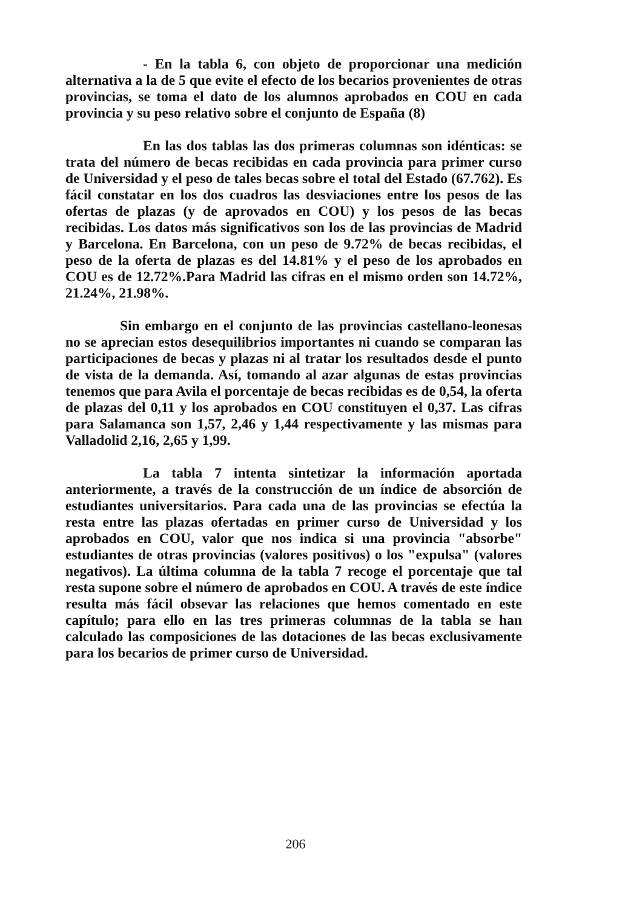- En la tabla 6, con objeto de proporcionar una medición alternativa a la de 5 que evite el efecto de los becarios provenientes de otras provincias, se toma el dato de los alumnos aprobados en COU en cada provincia y su peso relativo sobre el conjunto de España (8)
En las dos tablas las dos primeras columnas son idénticas: se trata del número de becas recibidas en cada provincia para primer curso de Universidad y el peso de tales becas sobre el total del Estado (67.762). Es fácil constatar en los dos cuadros las desviaciones entre los pesos de las ofertas de plazas (y de aprovados en COU) y los pesos de las becas recibidas. Los datos más significativos son los de las provincias de Madrid y Barcelona. En Barcelona, con un peso de 9.72% de becas recibidas, el peso de la oferta de plazas es del 14.81% y el peso de los aprobados en COU es de 12.72%.Para Madrid las cifras en el mismo orden son 14.72%, 21.24%, 21.98%.
Sin embargo en el conjunto de las provincias castellano-leonesas no se aprecian estos desequilibrios importantes ni cuando se comparan las participaciones de becas y plazas ni al tratar los resultados desde el punto de vista de la demanda. Así, tomando al azar algunas de estas provincias tenemos que para Avila el porcentaje de becas recibidas es de 0,54, la oferta de plazas del 0,11 y los aprobados en COU constituyen el 0,37. Las cifras para Salamanca son 1,57, 2,46 y 1,44 respectivamente y las mismas para Valladolid 2,16, 2,65 y 1,99.
La tabla 7 intenta sintetizar la información aportada anteriormente, a través de la construcción de un índice de absorción de estudiantes universitarios. Para cada una de las provincias se efectúa la resta entre las plazas ofertadas en primer curso de Universidad y los aprobados en COU, valor que nos indica si una provincia "absorbe" estudiantes de otras provincias (valores positivos) o los "expulsa" (valores negativos). La última columna de la tabla 7 recoge el porcentaje que tal resta supone sobre el número de aprobados en COU. A través de este índice resulta más fácil obsevar las relaciones que hemos comentado en este capítulo; para ello en las tres primeras columnas de la tabla se han calculado las composiciones de las dotaciones de las becas exclusivamente para los becarios de primer curso de Universidad.
206